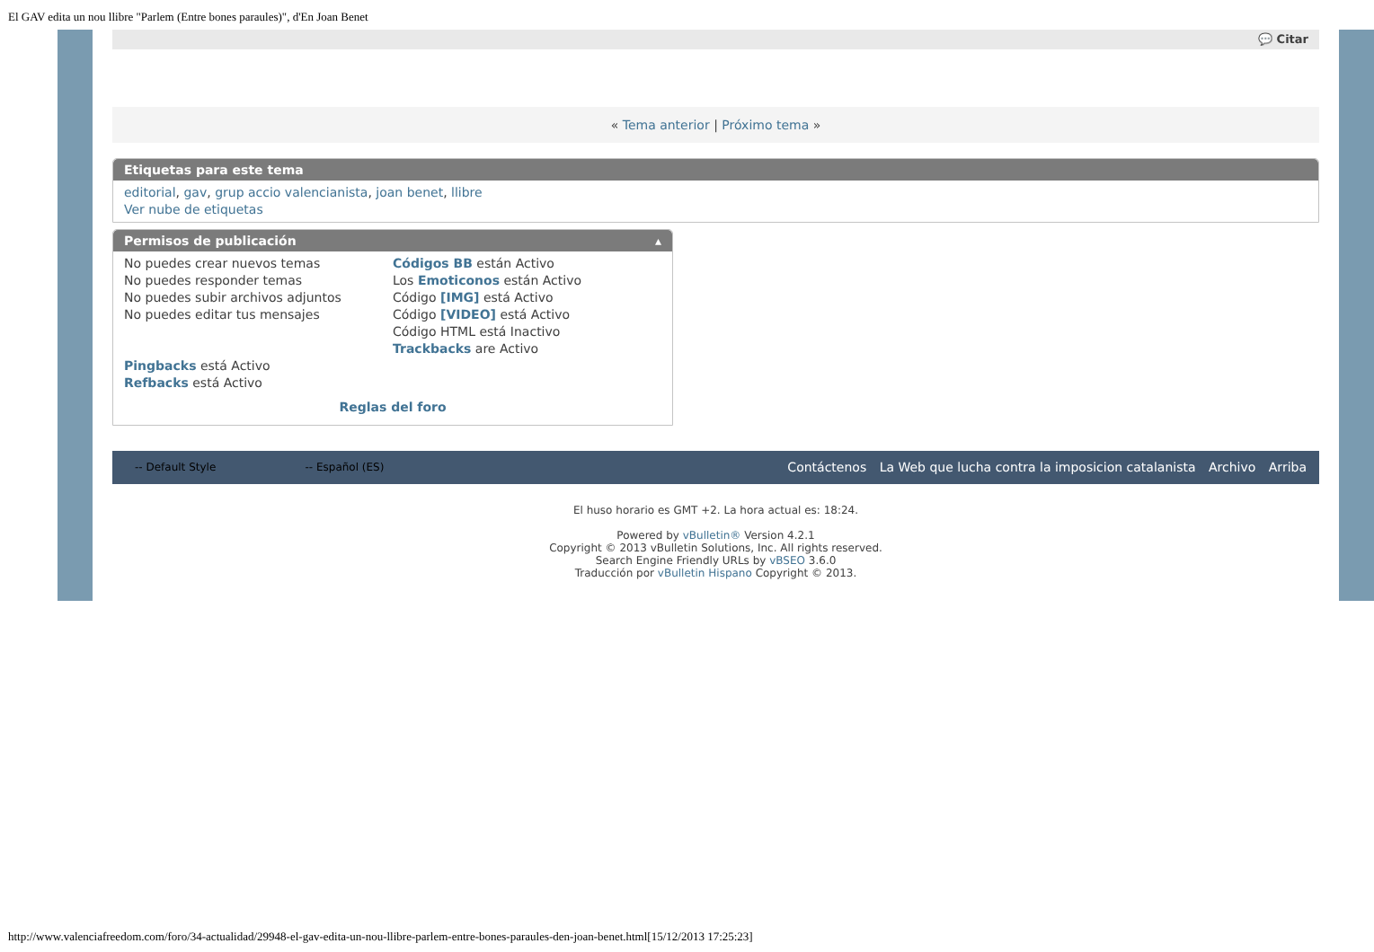El GAV edita un nou llibre "Parlem (Entre bones paraules)", d'En Joan Benet
💬 Citar
« Tema anterior | Próximo tema »
Etiquetas para este tema
editorial, gav, grup accio valencianista, joan benet, llibre
Ver nube de etiquetas
Permisos de publicación ▴
No puedes crear nuevos temas
No puedes responder temas
No puedes subir archivos adjuntos
No puedes editar tus mensajes
Códigos BB están Activo
Los Emoticonos están Activo
Código [IMG] está Activo
Código [VIDEO] está Activo
Código HTML está Inactivo
Trackbacks are Activo
Pingbacks está Activo
Refbacks está Activo
Reglas del foro
-- Default Style -- Español (ES) Contáctenos La Web que lucha contra la imposicion catalanista Archivo Arriba
El huso horario es GMT +2. La hora actual es: 18:24.
Powered by vBulletin® Version 4.2.1
Copyright © 2013 vBulletin Solutions, Inc. All rights reserved.
Search Engine Friendly URLs by vBSEO 3.6.0
Traducción por vBulletin Hispano Copyright © 2013.
http://www.valenciafreedom.com/foro/34-actualidad/29948-el-gav-edita-un-nou-llibre-parlem-entre-bones-paraules-den-joan-benet.html[15/12/2013 17:25:23]